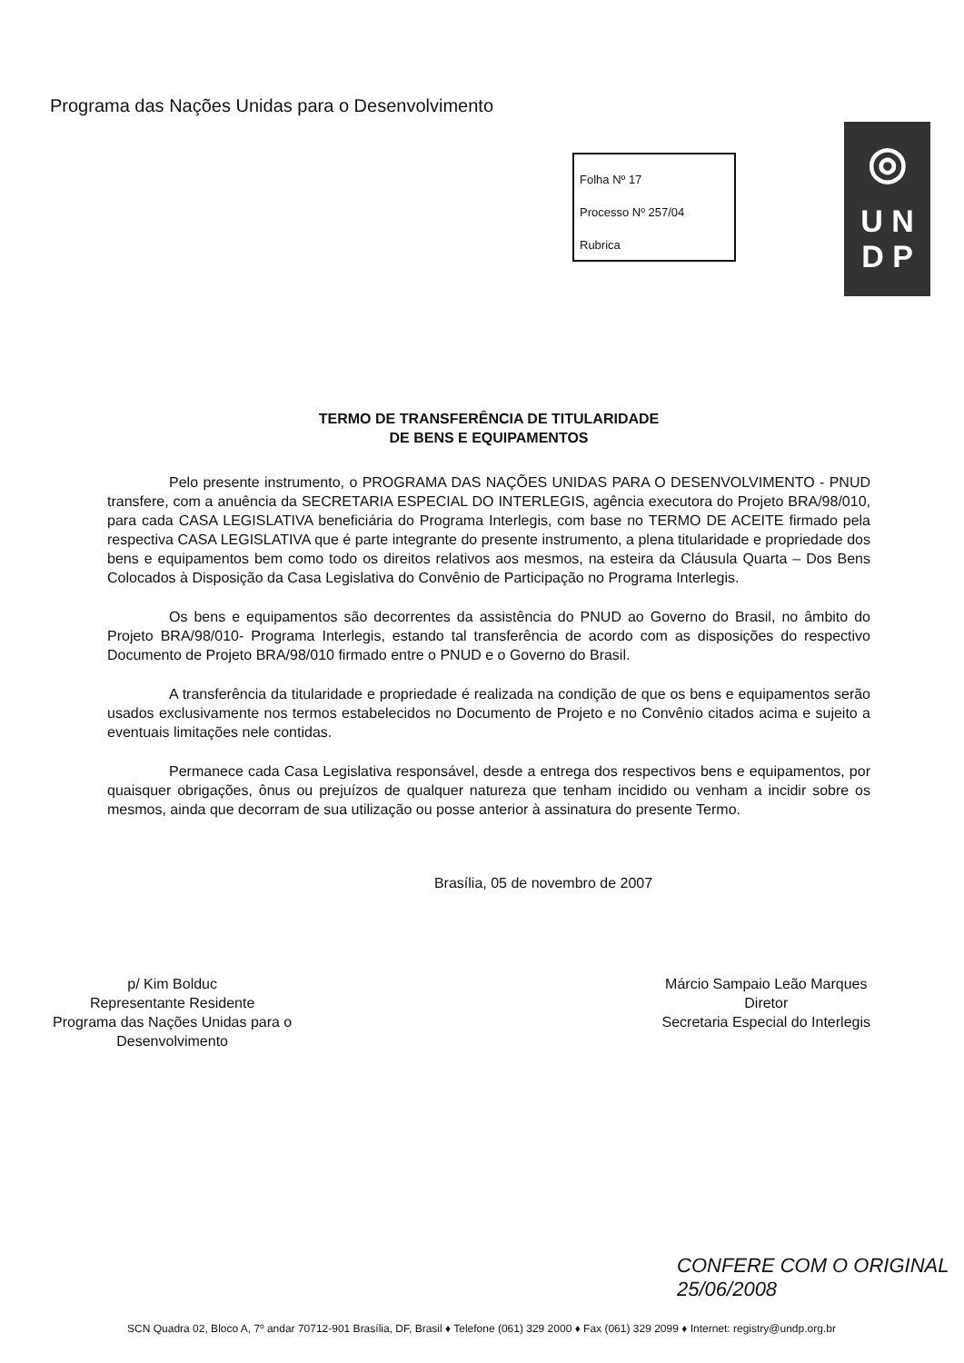Programa das Nações Unidas para o Desenvolvimento
Folha Nº 17
Processo Nº 257/04
Rubrica
◎
U N
D P
TERMO DE TRANSFERÊNCIA DE TITULARIDADE
DE BENS E EQUIPAMENTOS
Pelo presente instrumento, o PROGRAMA DAS NAÇÕES UNIDAS PARA O DESENVOLVIMENTO - PNUD transfere, com a anuência da SECRETARIA ESPECIAL DO INTERLEGIS, agência executora do Projeto BRA/98/010, para cada CASA LEGISLATIVA beneficiária do Programa Interlegis, com base no TERMO DE ACEITE firmado pela respectiva CASA LEGISLATIVA que é parte integrante do presente instrumento, a plena titularidade e propriedade dos bens e equipamentos bem como todo os direitos relativos aos mesmos, na esteira da Cláusula Quarta – Dos Bens Colocados à Disposição da Casa Legislativa do Convênio de Participação no Programa Interlegis.
Os bens e equipamentos são decorrentes da assistência do PNUD ao Governo do Brasil, no âmbito do Projeto BRA/98/010- Programa Interlegis, estando tal transferência de acordo com as disposições do respectivo Documento de Projeto BRA/98/010 firmado entre o PNUD e o Governo do Brasil.
A transferência da titularidade e propriedade é realizada na condição de que os bens e equipamentos serão usados exclusivamente nos termos estabelecidos no Documento de Projeto e no Convênio citados acima e sujeito a eventuais limitações nele contidas.
Permanece cada Casa Legislativa responsável, desde a entrega dos respectivos bens e equipamentos, por quaisquer obrigações, ônus ou prejuízos de qualquer natureza que tenham incidido ou venham a incidir sobre os mesmos, ainda que decorram de sua utilização ou posse anterior à assinatura do presente Termo.
Brasília, 05 de novembro de 2007
p/ Kim Bolduc
Representante Residente
Programa das Nações Unidas para o
Desenvolvimento
Márcio Sampaio Leão Marques
Diretor
Secretaria Especial do Interlegis
CONFERE COM O ORIGINAL
25/06/2008
SCN Quadra 02, Bloco A, 7º andar 70712-901 Brasília, DF, Brasil ♦ Telefone (061) 329 2000 ♦ Fax (061) 329 2099 ♦ Internet: registry@undp.org.br